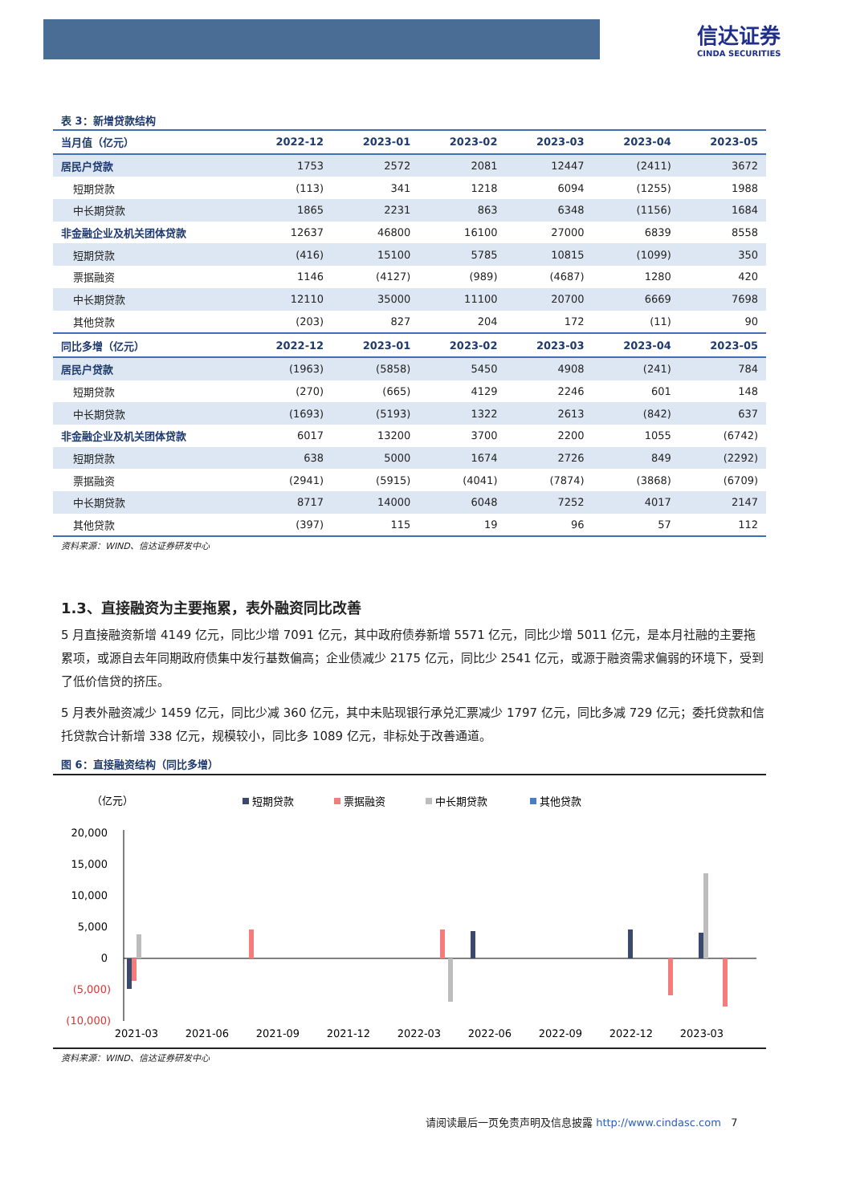信达证券
CINDA SECURITIES
表 3：新增贷款结构
| 当月值（亿元） | 2022-12 | 2023-01 | 2023-02 | 2023-03 | 2023-04 | 2023-05 |
| --- | --- | --- | --- | --- | --- | --- |
| 居民户贷款 | 1753 | 2572 | 2081 | 12447 | (2411) | 3672 |
| 短期贷款 | (113) | 341 | 1218 | 6094 | (1255) | 1988 |
| 中长期贷款 | 1865 | 2231 | 863 | 6348 | (1156) | 1684 |
| 非金融企业及机关团体贷款 | 12637 | 46800 | 16100 | 27000 | 6839 | 8558 |
| 短期贷款 | (416) | 15100 | 5785 | 10815 | (1099) | 350 |
| 票据融资 | 1146 | (4127) | (989) | (4687) | 1280 | 420 |
| 中长期贷款 | 12110 | 35000 | 11100 | 20700 | 6669 | 7698 |
| 其他贷款 | (203) | 827 | 204 | 172 | (11) | 90 |
| 同比多增（亿元） | 2022-12 | 2023-01 | 2023-02 | 2023-03 | 2023-04 | 2023-05 |
| 居民户贷款 | (1963) | (5858) | 5450 | 4908 | (241) | 784 |
| 短期贷款 | (270) | (665) | 4129 | 2246 | 601 | 148 |
| 中长期贷款 | (1693) | (5193) | 1322 | 2613 | (842) | 637 |
| 非金融企业及机关团体贷款 | 6017 | 13200 | 3700 | 2200 | 1055 | (6742) |
| 短期贷款 | 638 | 5000 | 1674 | 2726 | 849 | (2292) |
| 票据融资 | (2941) | (5915) | (4041) | (7874) | (3868) | (6709) |
| 中长期贷款 | 8717 | 14000 | 6048 | 7252 | 4017 | 2147 |
| 其他贷款 | (397) | 115 | 19 | 96 | 57 | 112 |
资料来源：WIND、信达证券研发中心
1.3、直接融资为主要拖累，表外融资同比改善
5 月直接融资新增 4149 亿元，同比少增 7091 亿元，其中政府债券新增 5571 亿元，同比少增 5011 亿元，是本月社融的主要拖累项，或源自去年同期政府债集中发行基数偏高；企业债减少 2175 亿元，同比少 2541 亿元，或源于融资需求偏弱的环境下，受到了低价信贷的挤压。
5 月表外融资减少 1459 亿元，同比少减 360 亿元，其中未贴现银行承兑汇票减少 1797 亿元，同比多减 729 亿元；委托贷款和信托贷款合计新增 338 亿元，规模较小，同比多 1089 亿元，非标处于改善通道。
图 6：直接融资结构（同比多增）
（亿元）
短期贷款
票据融资
中长期贷款
其他贷款
20,000
15,000
10,000
5,000
0
(5,000)
(10,000)
2021-03
2021-06
2021-09
2021-12
2022-03
2022-06
2022-09
2022-12
2023-03
资料来源：WIND、信达证券研发中心
请阅读最后一页免责声明及信息披露 http://www.cindasc.com 7